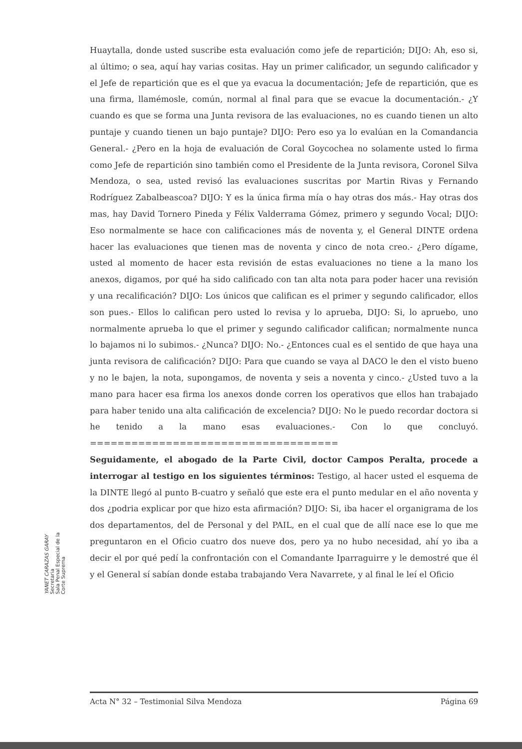Huaytalla, donde usted suscribe esta evaluación como jefe de repartición; DIJO: Ah, eso si, al último; o sea, aquí hay varias cositas. Hay un primer calificador, un segundo calificador y el Jefe de repartición que es el que ya evacua la documentación; Jefe de repartición, que es una firma, llamémosle, común, normal al final para que se evacue la documentación.- ¿Y cuando es que se forma una Junta revisora de las evaluaciones, no es cuando tienen un alto puntaje y cuando tienen un bajo puntaje? DIJO: Pero eso ya lo evalúan en la Comandancia General.- ¿Pero en la hoja de evaluación de Coral Goycochea no solamente usted lo firma como Jefe de repartición sino también como el Presidente de la Junta revisora, Coronel Silva Mendoza, o sea, usted revisó las evaluaciones suscritas por Martin Rivas y Fernando Rodríguez Zabalbeascoa? DIJO: Y es la única firma mía o hay otras dos más.- Hay otras dos mas, hay David Tornero Pineda y Félix Valderrama Gómez, primero y segundo Vocal; DIJO: Eso normalmente se hace con calificaciones más de noventa y, el General DINTE ordena hacer las evaluaciones que tienen mas de noventa y cinco de nota creo.- ¿Pero dígame, usted al momento de hacer esta revisión de estas evaluaciones no tiene a la mano los anexos, digamos, por qué ha sido calificado con tan alta nota para poder hacer una revisión y una recalificación? DIJO: Los únicos que califican es el primer y segundo calificador, ellos son pues.- Ellos lo califican pero usted lo revisa y lo aprueba, DIJO: Si, lo apruebo, uno normalmente aprueba lo que el primer y segundo calificador califican; normalmente nunca lo bajamos ni lo subimos.- ¿Nunca? DIJO: No.- ¿Entonces cual es el sentido de que haya una junta revisora de calificación? DIJO: Para que cuando se vaya al DACO le den el visto bueno y no le bajen, la nota, supongamos, de noventa y seis a noventa y cinco.- ¿Usted tuvo a la mano para hacer esa firma los anexos donde corren los operativos que ellos han trabajado para haber tenido una alta calificación de excelencia? DIJO: No le puedo recordar doctora si he tenido a la mano esas evaluaciones.- Con lo que concluyó. ====================================
Seguidamente, el abogado de la Parte Civil, doctor Campos Peralta, procede a interrogar al testigo en los siguientes términos: Testigo, al hacer usted el esquema de la DINTE llegó al punto B-cuatro y señaló que este era el punto medular en el año noventa y dos ¿podria explicar por que hizo esta afirmación? DIJO: Si, iba hacer el organigrama de los dos departamentos, del de Personal y del PAIL, en el cual que de allí nace ese lo que me preguntaron en el Oficio cuatro dos nueve dos, pero ya no hubo necesidad, ahí yo iba a decir el por qué pedí la confrontación con el Comandante Iparraguirre y le demostré que él y el General sí sabían donde estaba trabajando Vera Navarrete, y al final le leí el Oficio
YANET CARAZAS GARAY
Secretaria
Sala Penal Especial de la Corte Suprema
Acta N° 32 – Testimonial Silva Mendoza Página 69